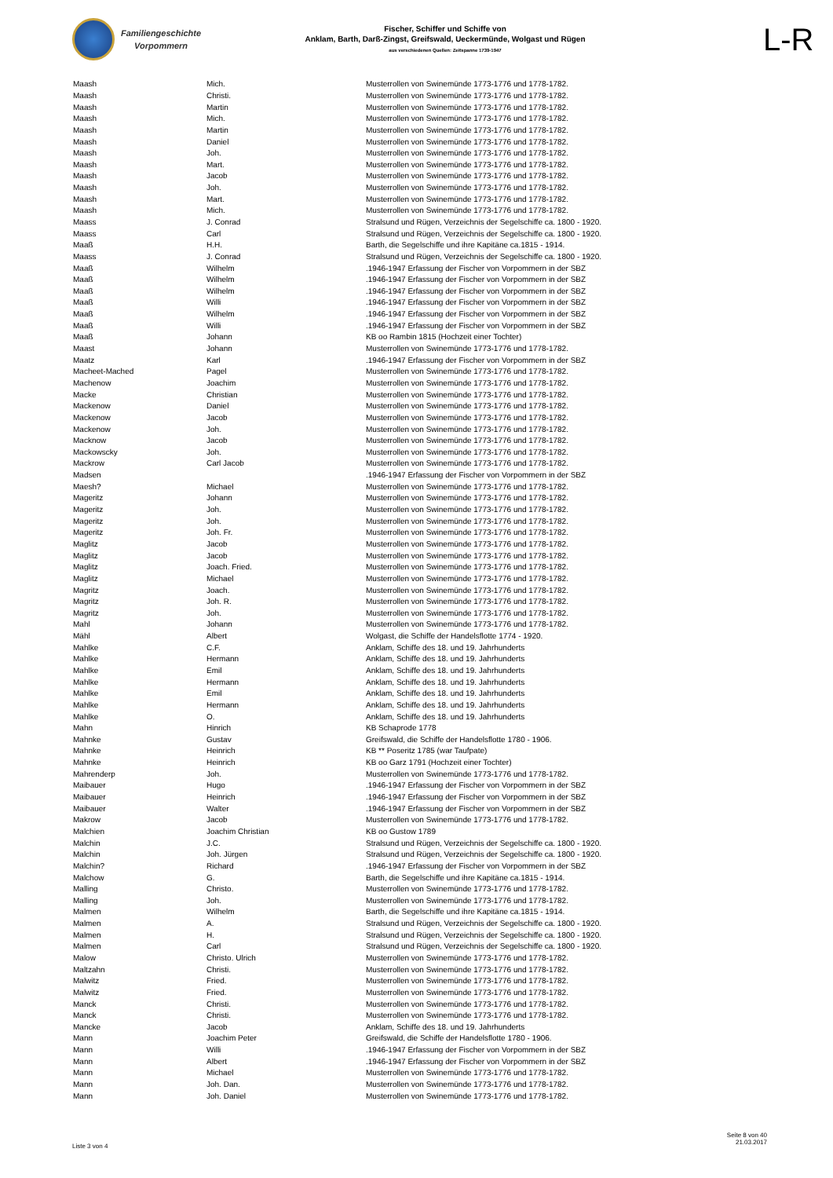Familiengeschichte
Vorpommern
Fischer, Schiffer und Schiffe von
Anklam, Barth, Darß-Zingst, Greifswald, Ueckermünde, Wolgast und Rügen
aus verschiedenen Quellen: Zeitspanne 1739-1947
L-R
| Maash | Mich. | Musterrollen von Swinemünde 1773-1776 und 1778-1782. |
| Maash | Christi. | Musterrollen von Swinemünde 1773-1776 und 1778-1782. |
| Maash | Martin | Musterrollen von Swinemünde 1773-1776 und 1778-1782. |
| Maash | Mich. | Musterrollen von Swinemünde 1773-1776 und 1778-1782. |
| Maash | Martin | Musterrollen von Swinemünde 1773-1776 und 1778-1782. |
| Maash | Daniel | Musterrollen von Swinemünde 1773-1776 und 1778-1782. |
| Maash | Joh. | Musterrollen von Swinemünde 1773-1776 und 1778-1782. |
| Maash | Mart. | Musterrollen von Swinemünde 1773-1776 und 1778-1782. |
| Maash | Jacob | Musterrollen von Swinemünde 1773-1776 und 1778-1782. |
| Maash | Joh. | Musterrollen von Swinemünde 1773-1776 und 1778-1782. |
| Maash | Mart. | Musterrollen von Swinemünde 1773-1776 und 1778-1782. |
| Maash | Mich. | Musterrollen von Swinemünde 1773-1776 und 1778-1782. |
| Maass | J. Conrad | Stralsund und Rügen, Verzeichnis der Segelschiffe ca. 1800 - 1920. |
| Maass | Carl | Stralsund und Rügen, Verzeichnis der Segelschiffe ca. 1800 - 1920. |
| Maaß | H.H. | Barth, die Segelschiffe und ihre Kapitäne ca.1815 - 1914. |
| Maass | J. Conrad | Stralsund und Rügen, Verzeichnis der Segelschiffe ca. 1800 - 1920. |
| Maaß | Wilhelm | .1946-1947 Erfassung der Fischer von Vorpommern in der SBZ |
| Maaß | Wilhelm | .1946-1947 Erfassung der Fischer von Vorpommern in der SBZ |
| Maaß | Wilhelm | .1946-1947 Erfassung der Fischer von Vorpommern in der SBZ |
| Maaß | Willi | .1946-1947 Erfassung der Fischer von Vorpommern in der SBZ |
| Maaß | Wilhelm | .1946-1947 Erfassung der Fischer von Vorpommern in der SBZ |
| Maaß | Willi | .1946-1947 Erfassung der Fischer von Vorpommern in der SBZ |
| Maaß | Johann | KB oo Rambin 1815 (Hochzeit einer Tochter) |
| Maast | Johann | Musterrollen von Swinemünde 1773-1776 und 1778-1782. |
| Maatz | Karl | .1946-1947 Erfassung der Fischer von Vorpommern in der SBZ |
| Macheet-Mached | Pagel | Musterrollen von Swinemünde 1773-1776 und 1778-1782. |
| Machenow | Joachim | Musterrollen von Swinemünde 1773-1776 und 1778-1782. |
| Macke | Christian | Musterrollen von Swinemünde 1773-1776 und 1778-1782. |
| Mackenow | Daniel | Musterrollen von Swinemünde 1773-1776 und 1778-1782. |
| Mackenow | Jacob | Musterrollen von Swinemünde 1773-1776 und 1778-1782. |
| Mackenow | Joh. | Musterrollen von Swinemünde 1773-1776 und 1778-1782. |
| Macknow | Jacob | Musterrollen von Swinemünde 1773-1776 und 1778-1782. |
| Mackowscky | Joh. | Musterrollen von Swinemünde 1773-1776 und 1778-1782. |
| Mackrow | Carl Jacob | Musterrollen von Swinemünde 1773-1776 und 1778-1782. |
| Madsen | | .1946-1947 Erfassung der Fischer von Vorpommern in der SBZ |
| Maesh? | Michael | Musterrollen von Swinemünde 1773-1776 und 1778-1782. |
| Mageritz | Johann | Musterrollen von Swinemünde 1773-1776 und 1778-1782. |
| Mageritz | Joh. | Musterrollen von Swinemünde 1773-1776 und 1778-1782. |
| Mageritz | Joh. | Musterrollen von Swinemünde 1773-1776 und 1778-1782. |
| Mageritz | Joh. Fr. | Musterrollen von Swinemünde 1773-1776 und 1778-1782. |
| Maglitz | Jacob | Musterrollen von Swinemünde 1773-1776 und 1778-1782. |
| Maglitz | Jacob | Musterrollen von Swinemünde 1773-1776 und 1778-1782. |
| Maglitz | Joach. Fried. | Musterrollen von Swinemünde 1773-1776 und 1778-1782. |
| Maglitz | Michael | Musterrollen von Swinemünde 1773-1776 und 1778-1782. |
| Magritz | Joach. | Musterrollen von Swinemünde 1773-1776 und 1778-1782. |
| Magritz | Joh. R. | Musterrollen von Swinemünde 1773-1776 und 1778-1782. |
| Magritz | Joh. | Musterrollen von Swinemünde 1773-1776 und 1778-1782. |
| Mahl | Johann | Musterrollen von Swinemünde 1773-1776 und 1778-1782. |
| Mähl | Albert | Wolgast, die Schiffe der Handelsflotte 1774 - 1920. |
| Mahlke | C.F. | Anklam, Schiffe des 18. und 19. Jahrhunderts |
| Mahlke | Hermann | Anklam, Schiffe des 18. und 19. Jahrhunderts |
| Mahlke | Emil | Anklam, Schiffe des 18. und 19. Jahrhunderts |
| Mahlke | Hermann | Anklam, Schiffe des 18. und 19. Jahrhunderts |
| Mahlke | Emil | Anklam, Schiffe des 18. und 19. Jahrhunderts |
| Mahlke | Hermann | Anklam, Schiffe des 18. und 19. Jahrhunderts |
| Mahlke | O. | Anklam, Schiffe des 18. und 19. Jahrhunderts |
| Mahn | Hinrich | KB Schaprode 1778 |
| Mahnke | Gustav | Greifswald, die Schiffe der Handelsflotte 1780 - 1906. |
| Mahnke | Heinrich | KB ** Poseritz 1785 (war Taufpate) |
| Mahnke | Heinrich | KB oo Garz 1791 (Hochzeit einer Tochter) |
| Mahrenderp | Joh. | Musterrollen von Swinemünde 1773-1776 und 1778-1782. |
| Maibauer | Hugo | .1946-1947 Erfassung der Fischer von Vorpommern in der SBZ |
| Maibauer | Heinrich | .1946-1947 Erfassung der Fischer von Vorpommern in der SBZ |
| Maibauer | Walter | .1946-1947 Erfassung der Fischer von Vorpommern in der SBZ |
| Makrow | Jacob | Musterrollen von Swinemünde 1773-1776 und 1778-1782. |
| Malchien | Joachim Christian | KB oo Gustow 1789 |
| Malchin | J.C. | Stralsund und Rügen, Verzeichnis der Segelschiffe ca. 1800 - 1920. |
| Malchin | Joh. Jürgen | Stralsund und Rügen, Verzeichnis der Segelschiffe ca. 1800 - 1920. |
| Malchin? | Richard | .1946-1947 Erfassung der Fischer von Vorpommern in der SBZ |
| Malchow | G. | Barth, die Segelschiffe und ihre Kapitäne ca.1815 - 1914. |
| Malling | Christo. | Musterrollen von Swinemünde 1773-1776 und 1778-1782. |
| Malling | Joh. | Musterrollen von Swinemünde 1773-1776 und 1778-1782. |
| Malmen | Wilhelm | Barth, die Segelschiffe und ihre Kapitäne ca.1815 - 1914. |
| Malmen | A. | Stralsund und Rügen, Verzeichnis der Segelschiffe ca. 1800 - 1920. |
| Malmen | H. | Stralsund und Rügen, Verzeichnis der Segelschiffe ca. 1800 - 1920. |
| Malmen | Carl | Stralsund und Rügen, Verzeichnis der Segelschiffe ca. 1800 - 1920. |
| Malow | Christo. Ulrich | Musterrollen von Swinemünde 1773-1776 und 1778-1782. |
| Maltzahn | Christi. | Musterrollen von Swinemünde 1773-1776 und 1778-1782. |
| Malwitz | Fried. | Musterrollen von Swinemünde 1773-1776 und 1778-1782. |
| Malwitz | Fried. | Musterrollen von Swinemünde 1773-1776 und 1778-1782. |
| Manck | Christi. | Musterrollen von Swinemünde 1773-1776 und 1778-1782. |
| Manck | Christi. | Musterrollen von Swinemünde 1773-1776 und 1778-1782. |
| Mancke | Jacob | Anklam, Schiffe des 18. und 19. Jahrhunderts |
| Mann | Joachim Peter | Greifswald, die Schiffe der Handelsflotte 1780 - 1906. |
| Mann | Willi | .1946-1947 Erfassung der Fischer von Vorpommern in der SBZ |
| Mann | Albert | .1946-1947 Erfassung der Fischer von Vorpommern in der SBZ |
| Mann | Michael | Musterrollen von Swinemünde 1773-1776 und 1778-1782. |
| Mann | Joh. Dan. | Musterrollen von Swinemünde 1773-1776 und 1778-1782. |
| Mann | Joh. Daniel | Musterrollen von Swinemünde 1773-1776 und 1778-1782. |
Liste 3 von 4
Seite 8 von 40
21.03.2017